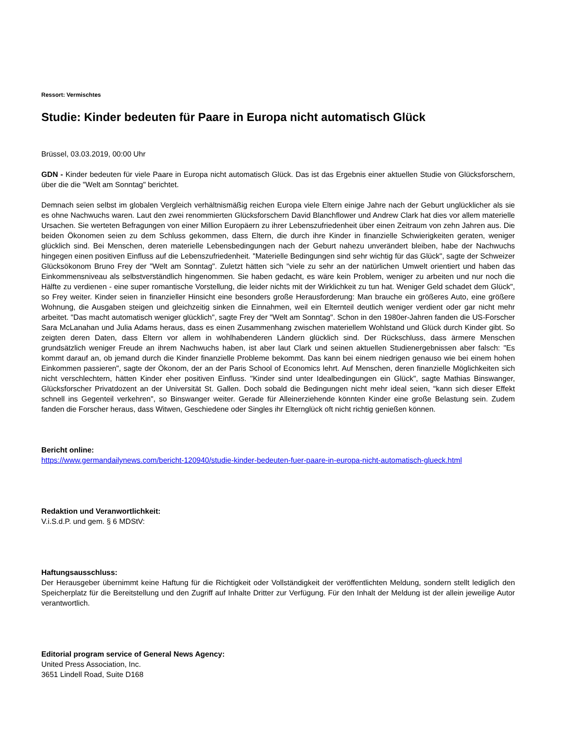Ressort: Vermischtes
Studie: Kinder bedeuten für Paare in Europa nicht automatisch Glück
Brüssel, 03.03.2019, 00:00 Uhr
GDN - Kinder bedeuten für viele Paare in Europa nicht automatisch Glück. Das ist das Ergebnis einer aktuellen Studie von Glücksforschern, über die die "Welt am Sonntag" berichtet.
Demnach seien selbst im globalen Vergleich verhältnismäßig reichen Europa viele Eltern einige Jahre nach der Geburt unglücklicher als sie es ohne Nachwuchs waren. Laut den zwei renommierten Glücksforschern David Blanchflower und Andrew Clark hat dies vor allem materielle Ursachen. Sie werteten Befragungen von einer Million Europäern zu ihrer Lebenszufriedenheit über einen Zeitraum von zehn Jahren aus. Die beiden Ökonomen seien zu dem Schluss gekommen, dass Eltern, die durch ihre Kinder in finanzielle Schwierigkeiten geraten, weniger glücklich sind. Bei Menschen, deren materielle Lebensbedingungen nach der Geburt nahezu unverändert bleiben, habe der Nachwuchs hingegen einen positiven Einfluss auf die Lebenszufriedenheit. "Materielle Bedingungen sind sehr wichtig für das Glück", sagte der Schweizer Glücksökonom Bruno Frey der "Welt am Sonntag". Zuletzt hätten sich "viele zu sehr an der natürlichen Umwelt orientiert und haben das Einkommensniveau als selbstverständlich hingenommen. Sie haben gedacht, es wäre kein Problem, weniger zu arbeiten und nur noch die Hälfte zu verdienen - eine super romantische Vorstellung, die leider nichts mit der Wirklichkeit zu tun hat. Weniger Geld schadet dem Glück", so Frey weiter. Kinder seien in finanzieller Hinsicht eine besonders große Herausforderung: Man brauche ein größeres Auto, eine größere Wohnung, die Ausgaben steigen und gleichzeitig sinken die Einnahmen, weil ein Elternteil deutlich weniger verdient oder gar nicht mehr arbeitet. "Das macht automatisch weniger glücklich", sagte Frey der "Welt am Sonntag". Schon in den 1980er-Jahren fanden die US-Forscher Sara McLanahan und Julia Adams heraus, dass es einen Zusammenhang zwischen materiellem Wohlstand und Glück durch Kinder gibt. So zeigten deren Daten, dass Eltern vor allem in wohlhabenderen Ländern glücklich sind. Der Rückschluss, dass ärmere Menschen grundsätzlich weniger Freude an ihrem Nachwuchs haben, ist aber laut Clark und seinen aktuellen Studienergebnissen aber falsch: "Es kommt darauf an, ob jemand durch die Kinder finanzielle Probleme bekommt. Das kann bei einem niedrigen genauso wie bei einem hohen Einkommen passieren", sagte der Ökonom, der an der Paris School of Economics lehrt. Auf Menschen, deren finanzielle Möglichkeiten sich nicht verschlechtern, hätten Kinder eher positiven Einfluss. "Kinder sind unter Idealbedingungen ein Glück", sagte Mathias Binswanger, Glücksforscher Privatdozent an der Universität St. Gallen. Doch sobald die Bedingungen nicht mehr ideal seien, "kann sich dieser Effekt schnell ins Gegenteil verkehren", so Binswanger weiter. Gerade für Alleinerziehende könnten Kinder eine große Belastung sein. Zudem fanden die Forscher heraus, dass Witwen, Geschiedene oder Singles ihr Elternglück oft nicht richtig genießen können.
Bericht online:
https://www.germandailynews.com/bericht-120940/studie-kinder-bedeuten-fuer-paare-in-europa-nicht-automatisch-glueck.html
Redaktion und Veranwortlichkeit:
V.i.S.d.P. und gem. § 6 MDStV:
Haftungsausschluss:
Der Herausgeber übernimmt keine Haftung für die Richtigkeit oder Vollständigkeit der veröffentlichten Meldung, sondern stellt lediglich den Speicherplatz für die Bereitstellung und den Zugriff auf Inhalte Dritter zur Verfügung. Für den Inhalt der Meldung ist der allein jeweilige Autor verantwortlich.
Editorial program service of General News Agency:
United Press Association, Inc.
3651 Lindell Road, Suite D168